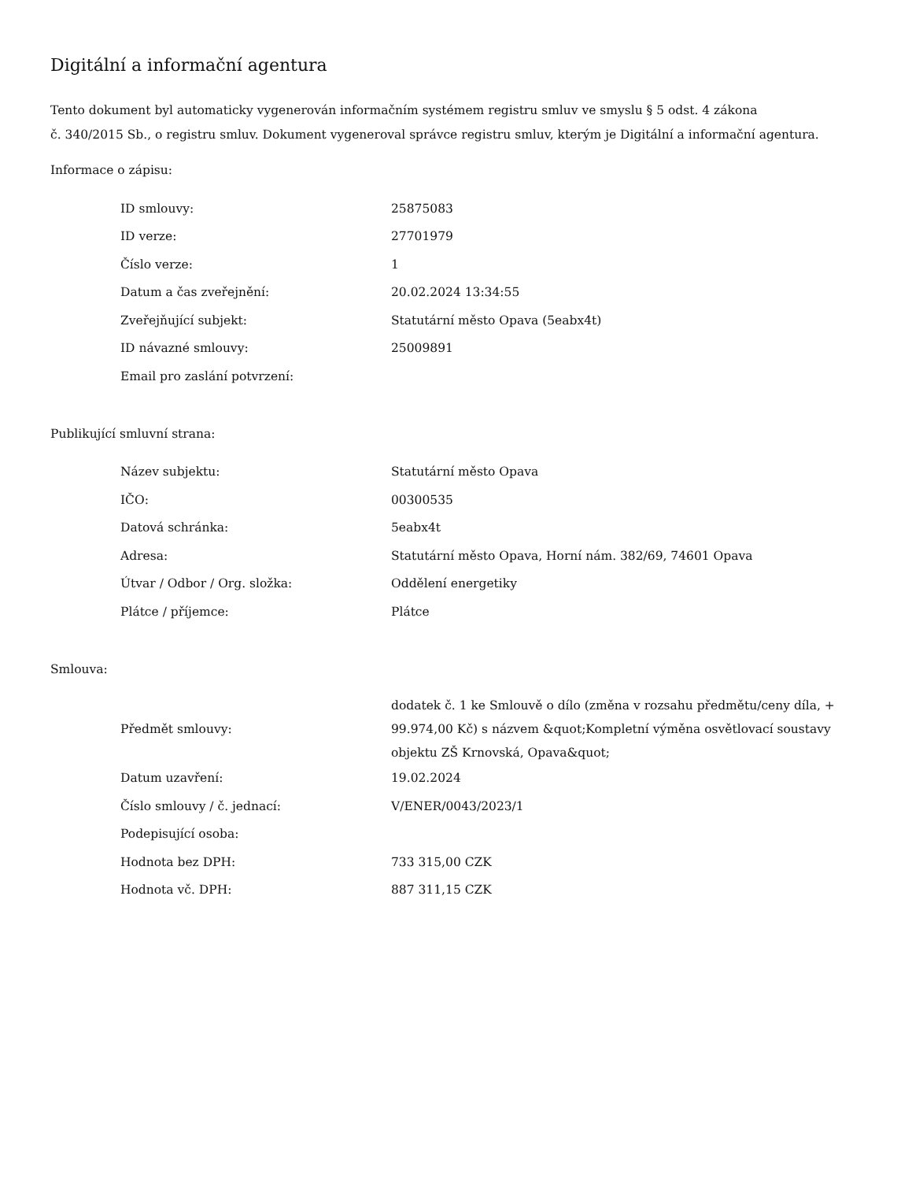Digitální a informační agentura
Tento dokument byl automaticky vygenerován informačním systémem registru smluv ve smyslu § 5 odst. 4 zákona
č. 340/2015 Sb., o registru smluv. Dokument vygeneroval správce registru smluv, kterým je Digitální a informační agentura.
Informace o zápisu:
| ID smlouvy: | 25875083 |
| ID verze: | 27701979 |
| Číslo verze: | 1 |
| Datum a čas zveřejnění: | 20.02.2024 13:34:55 |
| Zveřejňující subjekt: | Statutární město Opava (5eabx4t) |
| ID návazné smlouvy: | 25009891 |
| Email pro zaslání potvrzení: | |
Publikující smluvní strana:
| Název subjektu: | Statutární město Opava |
| IČO: | 00300535 |
| Datová schránka: | 5eabx4t |
| Adresa: | Statutární město Opava, Horní nám. 382/69, 74601 Opava |
| Útvar / Odbor / Org. složka: | Oddělení energetiky |
| Plátce / příjemce: | Plátce |
Smlouva:
| Předmět smlouvy: | dodatek č. 1 ke Smlouvě o dílo (změna v rozsahu předmětu/ceny díla, + 99.974,00 Kč) s názvem &quot;Kompletní výměna osvětlovací soustavy objektu ZŠ Krnovská, Opava&quot; |
| Datum uzavření: | 19.02.2024 |
| Číslo smlouvy / č. jednací: | V/ENER/0043/2023/1 |
| Podepisující osoba: | |
| Hodnota bez DPH: | 733 315,00 CZK |
| Hodnota vč. DPH: | 887 311,15 CZK |